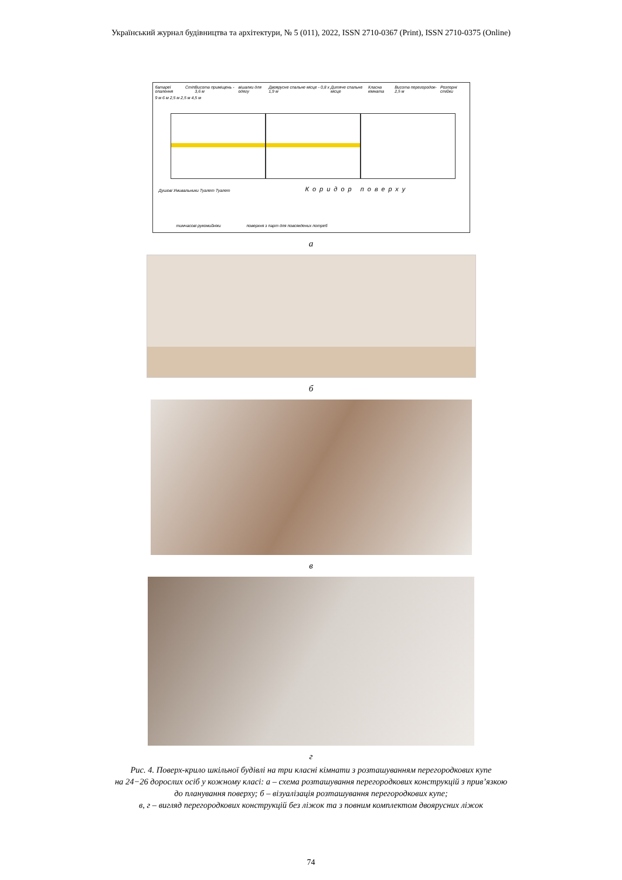Український журнал будівництва та архітектури, № 5 (011), 2022, ISSN 2710-0367 (Print), ISSN 2710-0375 (Online)
батареї опалення Стіп Висота приміщень - 3,6 м вішалки для одягу Двоярусне спальне місце - 0,8 х 1,9 м Дитяче спальне місце Класна кімната Висота перегородок- 2,5 м Розпорні стійки
9 м 6 м 2,5 м 2,5 м 4,5 м
Коридор поверху
Душові Умивальники Туалет Туалет
тимчасові рукомийніки
поверхня з парт для повсякдених потреб
а
б
в
г
Рис. 4. Поверх-крило шкільної будівлі на три класні кімнати з розташуванням перегородкових купе
на 24−26 дорослих осіб у кожному класі: а – схема розташування перегородкових конструкцій з прив’язкою
до планування поверху; б – візуалізація розташування перегородкових купе;
в, г – вигляд перегородкових конструкцій без ліжок та з повним комплектом двоярусних ліжок
74